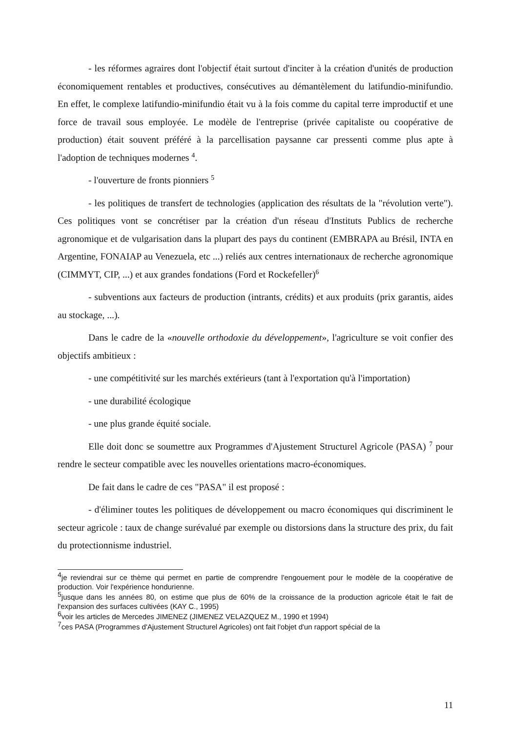- les réformes agraires dont l'objectif était surtout d'inciter à la création d'unités de production économiquement rentables et productives, consécutives au démantèlement du latifundio-minifundio. En effet, le complexe latifundio-minifundio était vu à la fois comme du capital terre improductif et une force de travail sous employée. Le modèle de l'entreprise (privée capitaliste ou coopérative de production) était souvent préféré à la parcellisation paysanne car pressenti comme plus apte à l'adoption de techniques modernes <sup>4</sup>.
- l'ouverture de fronts pionniers <sup>5</sup>
- les politiques de transfert de technologies (application des résultats de la "révolution verte"). Ces politiques vont se concrétiser par la création d'un réseau d'Instituts Publics de recherche agronomique et de vulgarisation dans la plupart des pays du continent (EMBRAPA au Brésil, INTA en Argentine, FONAIAP au Venezuela, etc ...) reliés aux centres internationaux de recherche agronomique (CIMMYT, CIP, ...) et aux grandes fondations (Ford et Rockefeller)<sup>6</sup>
- subventions aux facteurs de production (intrants, crédits) et aux produits (prix garantis, aides au stockage, ...).
Dans le cadre de la «nouvelle orthodoxie du développement», l'agriculture se voit confier des objectifs ambitieux :
- une compétitivité sur les marchés extérieurs (tant à l'exportation qu'à l'importation)
- une durabilité écologique
- une plus grande équité sociale.
Elle doit donc se soumettre aux Programmes d'Ajustement Structurel Agricole (PASA) <sup>7</sup> pour rendre le secteur compatible avec les nouvelles orientations macro-économiques.
De fait dans le cadre de ces "PASA" il est proposé :
- d'éliminer toutes les politiques de développement ou macro économiques qui discriminent le secteur agricole : taux de change surévalué par exemple ou distorsions dans la structure des prix, du fait du protectionnisme industriel.
<sup>4</sup> je reviendrai sur ce thème qui permet en partie de comprendre l'engouement pour le modèle de la coopérative de production. Voir l'expérience hondurienne.
<sup>5</sup> jusque dans les années 80, on estime que plus de 60% de la croissance de la production agricole était le fait de l'expansion des surfaces cultivées (KAY C., 1995)
<sup>6</sup> voir les articles de Mercedes JIMENEZ (JIMENEZ VELAZQUEZ M., 1990 et 1994)
<sup>7</sup> ces PASA (Programmes d'Ajustement Structurel Agricoles) ont fait l'objet d'un rapport spécial de la
11